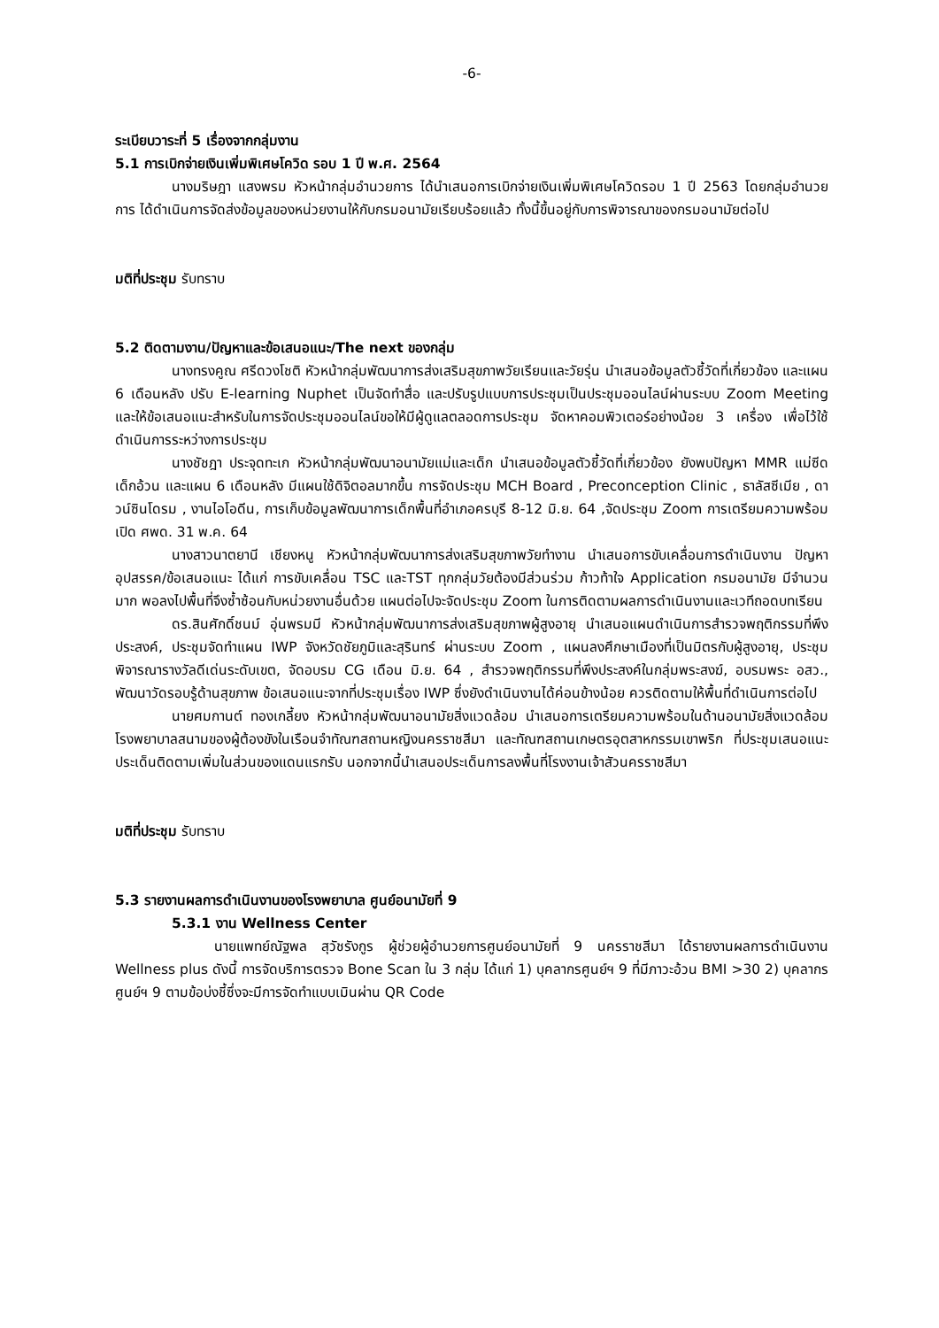-6-
ระเบียบวาระที่ 5 เรื่องจากกลุ่มงาน
5.1 การเบิกจ่ายเงินเพิ่มพิเศษโควิด รอบ 1 ปี พ.ศ. 2564
นางมริษฎา แสงพรม หัวหน้ากลุ่มอำนวยการ ได้นำเสนอการเบิกจ่ายเงินเพิ่มพิเศษโควิดรอบ 1 ปี 2563 โดยกลุ่มอำนวยการ ได้ดำเนินการจัดส่งข้อมูลของหน่วยงานให้กับกรมอนามัยเรียบร้อยแล้ว ทั้งนี้ขึ้นอยู่กับการพิจารณาของกรมอนามัยต่อไป
มติที่ประชุม รับทราบ
5.2 ติดตามงาน/ปัญหาและข้อเสนอแนะ/The next ของกลุ่ม
นางทรงคูณ ศรีดวงโชติ หัวหน้ากลุ่มพัฒนาการส่งเสริมสุขภาพวัยเรียนและวัยรุ่น นำเสนอข้อมูลตัวชี้วัดที่เกี่ยวข้อง และแผน 6 เดือนหลัง ปรับ E-learning Nuphet เป็นจัดทำสื่อ และปรับรูปแบบการประชุมเป็นประชุมออนไลน์ผ่านระบบ Zoom Meeting และให้ข้อเสนอแนะสำหรับในการจัดประชุมออนไลน์ขอให้มีผู้ดูแลตลอดการประชุม จัดหาคอมพิวเตอร์อย่างน้อย 3 เครื่อง เพื่อไว้ใช้ดำเนินการระหว่างการประชุม
นางชัชฎา ประจุดทะเก หัวหน้ากลุ่มพัฒนาอนามัยแม่และเด็ก นำเสนอข้อมูลตัวชี้วัดที่เกี่ยวข้อง ยังพบปัญหา MMR แม่ซีด เด็กอ้วน และแผน 6 เดือนหลัง มีแผนใช้ดิจิตอลมากขึ้น การจัดประชุม MCH Board , Preconception Clinic , ธาลัสซีเมีย , ดาวน์ซินโดรม , งานไอโอดีน, การเก็บข้อมูลพัฒนาการเด็กพื้นที่อำเภอครบุรี 8-12 มิ.ย. 64 ,จัดประชุม Zoom การเตรียมความพร้อมเปิด ศพด. 31 พ.ค. 64
นางสาวนาตยานี เชียงหนู หัวหน้ากลุ่มพัฒนาการส่งเสริมสุขภาพวัยทำงาน นำเสนอการขับเคลื่อนการดำเนินงาน ปัญหาอุปสรรค/ข้อเสนอแนะ ได้แก่ การขับเคลื่อน TSC และTST ทุกกลุ่มวัยต้องมีส่วนร่วม ก้าวท้าใจ Application กรมอนามัย มีจำนวนมาก พอลงไปพื้นที่จึงซ้ำซ้อนกับหน่วยงานอื่นด้วย แผนต่อไปจะจัดประชุม Zoom ในการติดตามผลการดำเนินงานและเวทีถอดบทเรียน
ดร.สินศักดิ์ชนม์ อุ่นพรมมี หัวหน้ากลุ่มพัฒนาการส่งเสริมสุขภาพผู้สูงอายุ นำเสนอแผนดำเนินการสำรวจพฤติกรรมที่พึงประสงค์, ประชุมจัดทำแผน IWP จังหวัดชัยภูมิและสุรินทร์ ผ่านระบบ Zoom , แผนลงศึกษาเมืองที่เป็นมิตรกับผู้สูงอายุ, ประชุมพิจารณารางวัลดีเด่นระดับเขต, จัดอบรม CG เดือน มิ.ย. 64 , สำรวจพฤติกรรมที่พึงประสงค์ในกลุ่มพระสงฆ์, อบรมพระ อสว., พัฒนาวัดรอบรู้ด้านสุขภาพ ข้อเสนอแนะจากที่ประชุมเรื่อง IWP ซึ่งยังดำเนินงานได้ค่อนข้างน้อย ควรติดตามให้พื้นที่ดำเนินการต่อไป
นายศมกานต์ ทองเกลี้ยง หัวหน้ากลุ่มพัฒนาอนามัยสิ่งแวดล้อม นำเสนอการเตรียมความพร้อมในด้านอนามัยสิ่งแวดล้อมโรงพยาบาลสนามของผู้ต้องขังในเรือนจำทัณฑสถานหญิงนครราชสีมา และทัณฑสถานเกษตรอุตสาหกรรมเขาพริก ที่ประชุมเสนอแนะประเด็นติดตามเพิ่มในส่วนของแดนแรกรับ นอกจากนี้นำเสนอประเด็นการลงพื้นที่โรงงานเจ้าสัวนครราชสีมา
มติที่ประชุม รับทราบ
5.3 รายงานผลการดำเนินงานของโรงพยาบาล ศูนย์อนามัยที่ 9
5.3.1 งาน Wellness Center
นายแพทย์ณัฐพล สุวัชรังกูร ผู้ช่วยผู้อำนวยการศูนย์อนามัยที่ 9 นครราชสีมา ได้รายงานผลการดำเนินงาน Wellness plus ดังนี้ การจัดบริการตรวจ Bone Scan ใน 3 กลุ่ม ได้แก่ 1) บุคลากรศูนย์ฯ 9 ที่มีภาวะอ้วน BMI >30 2) บุคลากรศูนย์ฯ 9 ตามข้อบ่งชี้ซึ่งจะมีการจัดทำแบบเมินผ่าน QR Code